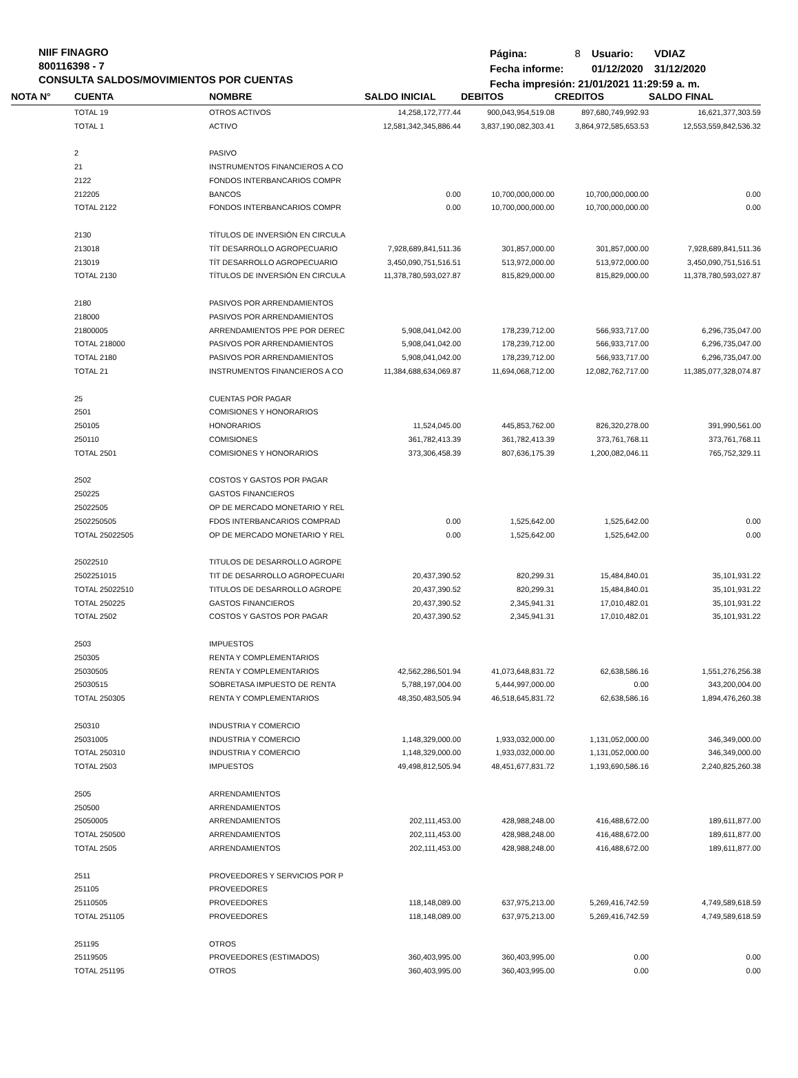NIIF FINAGRO
800116398 - 7
CONSULTA SALDOS/MOVIMIENTOS POR CUENTAS
| Página: | 8 | Usuario: | VDIAZ |
| Fecha informe: | | 01/12/2020 | 31/12/2020 |
| Fecha impresión: 21/01/2021 11:29:59 a. m. | | | |
| NOTA N° | CUENTA | NOMBRE | SALDO INICIAL | DEBITOS | CREDITOS | SALDO FINAL |
| --- | --- | --- | --- | --- | --- | --- |
| | TOTAL 19 | OTROS ACTIVOS | 14,258,172,777.44 | 900,043,954,519.08 | 897,680,749,992.93 | 16,621,377,303.59 |
| | TOTAL 1 | ACTIVO | 12,581,342,345,886.44 | 3,837,190,082,303.41 | 3,864,972,585,653.53 | 12,553,559,842,536.32 |
| | 2 | PASIVO | | | | |
| | 21 | INSTRUMENTOS FINANCIEROS A CO | | | | |
| | 2122 | FONDOS INTERBANCARIOS COMPR | | | | |
| | 212205 | BANCOS | 0.00 | 10,700,000,000.00 | 10,700,000,000.00 | 0.00 |
| | TOTAL 2122 | FONDOS INTERBANCARIOS COMPR | 0.00 | 10,700,000,000.00 | 10,700,000,000.00 | 0.00 |
| | 2130 | TÍTULOS DE INVERSIÓN EN CIRCULA | | | | |
| | 213018 | TÍT DESARROLLO AGROPECUARIO | 7,928,689,841,511.36 | 301,857,000.00 | 301,857,000.00 | 7,928,689,841,511.36 |
| | 213019 | TÍT DESARROLLO AGROPECUARIO | 3,450,090,751,516.51 | 513,972,000.00 | 513,972,000.00 | 3,450,090,751,516.51 |
| | TOTAL 2130 | TÍTULOS DE INVERSIÓN EN CIRCULA | 11,378,780,593,027.87 | 815,829,000.00 | 815,829,000.00 | 11,378,780,593,027.87 |
| | 2180 | PASIVOS POR ARRENDAMIENTOS | | | | |
| | 218000 | PASIVOS POR ARRENDAMIENTOS | | | | |
| | 21800005 | ARRENDAMIENTOS PPE POR DEREC | 5,908,041,042.00 | 178,239,712.00 | 566,933,717.00 | 6,296,735,047.00 |
| | TOTAL 218000 | PASIVOS POR ARRENDAMIENTOS | 5,908,041,042.00 | 178,239,712.00 | 566,933,717.00 | 6,296,735,047.00 |
| | TOTAL 2180 | PASIVOS POR ARRENDAMIENTOS | 5,908,041,042.00 | 178,239,712.00 | 566,933,717.00 | 6,296,735,047.00 |
| | TOTAL 21 | INSTRUMENTOS FINANCIEROS A CO | 11,384,688,634,069.87 | 11,694,068,712.00 | 12,082,762,717.00 | 11,385,077,328,074.87 |
| | 25 | CUENTAS POR PAGAR | | | | |
| | 2501 | COMISIONES Y HONORARIOS | | | | |
| | 250105 | HONORARIOS | 11,524,045.00 | 445,853,762.00 | 826,320,278.00 | 391,990,561.00 |
| | 250110 | COMISIONES | 361,782,413.39 | 361,782,413.39 | 373,761,768.11 | 373,761,768.11 |
| | TOTAL 2501 | COMISIONES Y HONORARIOS | 373,306,458.39 | 807,636,175.39 | 1,200,082,046.11 | 765,752,329.11 |
| | 2502 | COSTOS Y GASTOS POR PAGAR | | | | |
| | 250225 | GASTOS FINANCIEROS | | | | |
| | 25022505 | OP DE MERCADO MONETARIO Y REL | | | | |
| | 2502250505 | FDOS INTERBANCARIOS COMPRAD | 0.00 | 1,525,642.00 | 1,525,642.00 | 0.00 |
| | TOTAL 25022505 | OP DE MERCADO MONETARIO Y REL | 0.00 | 1,525,642.00 | 1,525,642.00 | 0.00 |
| | 25022510 | TITULOS DE DESARROLLO AGROPE | | | | |
| | 2502251015 | TIT DE DESARROLLO AGROPECUARI | 20,437,390.52 | 820,299.31 | 15,484,840.01 | 35,101,931.22 |
| | TOTAL 25022510 | TITULOS DE DESARROLLO AGROPE | 20,437,390.52 | 820,299.31 | 15,484,840.01 | 35,101,931.22 |
| | TOTAL 250225 | GASTOS FINANCIEROS | 20,437,390.52 | 2,345,941.31 | 17,010,482.01 | 35,101,931.22 |
| | TOTAL 2502 | COSTOS Y GASTOS POR PAGAR | 20,437,390.52 | 2,345,941.31 | 17,010,482.01 | 35,101,931.22 |
| | 2503 | IMPUESTOS | | | | |
| | 250305 | RENTA Y COMPLEMENTARIOS | | | | |
| | 25030505 | RENTA Y COMPLEMENTARIOS | 42,562,286,501.94 | 41,073,648,831.72 | 62,638,586.16 | 1,551,276,256.38 |
| | 25030515 | SOBRETASA IMPUESTO DE RENTA | 5,788,197,004.00 | 5,444,997,000.00 | 0.00 | 343,200,004.00 |
| | TOTAL 250305 | RENTA Y COMPLEMENTARIOS | 48,350,483,505.94 | 46,518,645,831.72 | 62,638,586.16 | 1,894,476,260.38 |
| | 250310 | INDUSTRIA Y COMERCIO | | | | |
| | 25031005 | INDUSTRIA Y COMERCIO | 1,148,329,000.00 | 1,933,032,000.00 | 1,131,052,000.00 | 346,349,000.00 |
| | TOTAL 250310 | INDUSTRIA Y COMERCIO | 1,148,329,000.00 | 1,933,032,000.00 | 1,131,052,000.00 | 346,349,000.00 |
| | TOTAL 2503 | IMPUESTOS | 49,498,812,505.94 | 48,451,677,831.72 | 1,193,690,586.16 | 2,240,825,260.38 |
| | 2505 | ARRENDAMIENTOS | | | | |
| | 250500 | ARRENDAMIENTOS | | | | |
| | 25050005 | ARRENDAMIENTOS | 202,111,453.00 | 428,988,248.00 | 416,488,672.00 | 189,611,877.00 |
| | TOTAL 250500 | ARRENDAMIENTOS | 202,111,453.00 | 428,988,248.00 | 416,488,672.00 | 189,611,877.00 |
| | TOTAL 2505 | ARRENDAMIENTOS | 202,111,453.00 | 428,988,248.00 | 416,488,672.00 | 189,611,877.00 |
| | 2511 | PROVEEDORES Y SERVICIOS POR P | | | | |
| | 251105 | PROVEEDORES | | | | |
| | 25110505 | PROVEEDORES | 118,148,089.00 | 637,975,213.00 | 5,269,416,742.59 | 4,749,589,618.59 |
| | TOTAL 251105 | PROVEEDORES | 118,148,089.00 | 637,975,213.00 | 5,269,416,742.59 | 4,749,589,618.59 |
| | 251195 | OTROS | | | | |
| | 25119505 | PROVEEDORES (ESTIMADOS) | 360,403,995.00 | 360,403,995.00 | 0.00 | 0.00 |
| | TOTAL 251195 | OTROS | 360,403,995.00 | 360,403,995.00 | 0.00 | 0.00 |